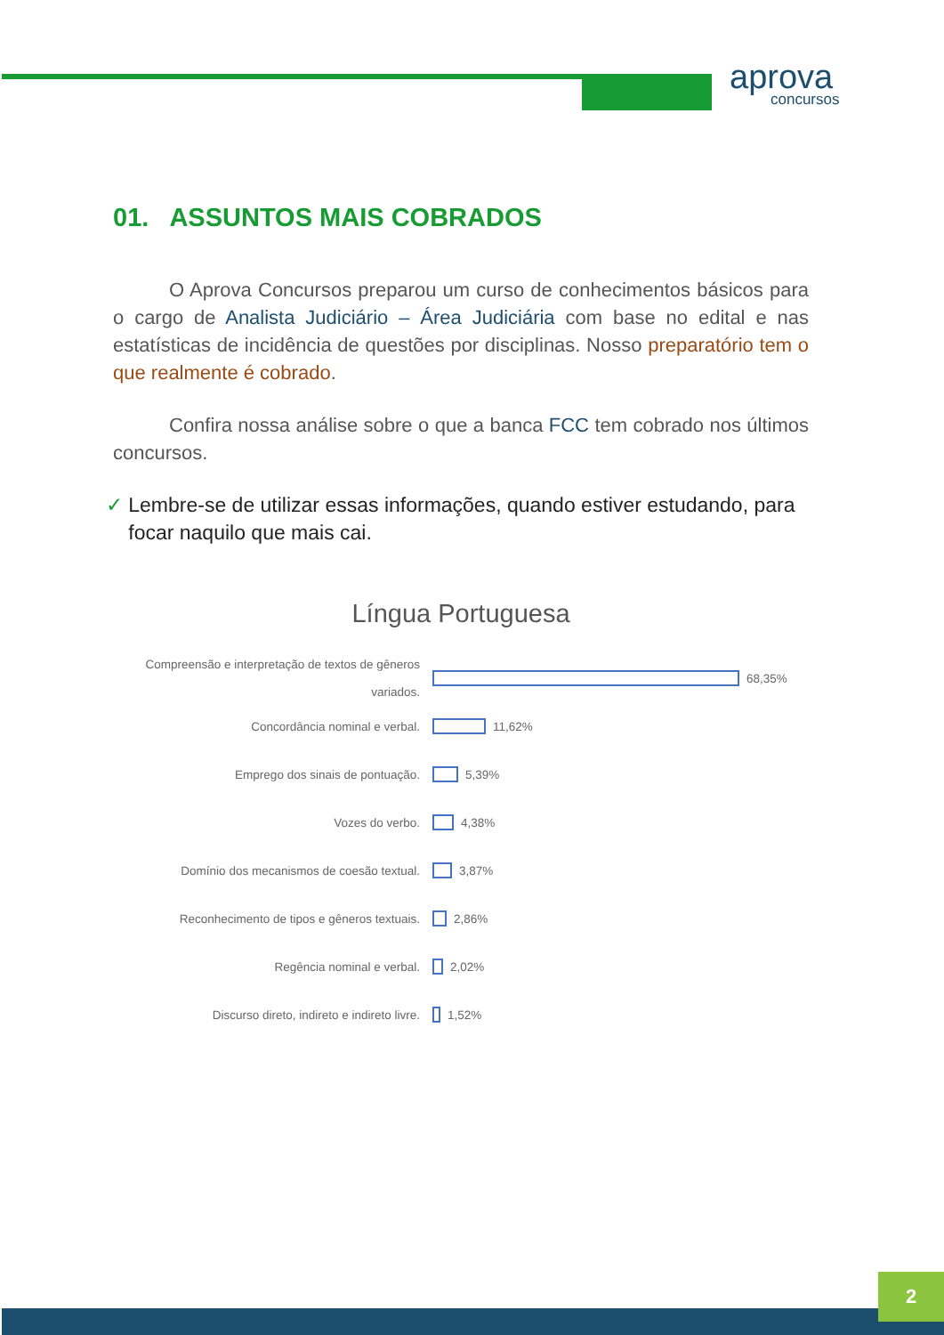aprova
concursos
01. ASSUNTOS MAIS COBRADOS
O Aprova Concursos preparou um curso de conhecimentos básicos para o cargo de Analista Judiciário – Área Judiciária com base no edital e nas estatísticas de incidência de questões por disciplinas. Nosso preparatório tem o que realmente é cobrado.
Confira nossa análise sobre o que a banca FCC tem cobrado nos últimos concursos.
✓ Lembre-se de utilizar essas informações, quando estiver estudando, para focar naquilo que mais cai.
Língua Portuguesa
Compreensão e interpretação de textos de gêneros variados.
68,35%
Concordância nominal e verbal.
11,62%
Emprego dos sinais de pontuação.
5,39%
Vozes do verbo.
4,38%
Domínio dos mecanismos de coesão textual.
3,87%
Reconhecimento de tipos e gêneros textuais.
2,86%
Regência nominal e verbal.
2,02%
Discurso direto, indireto e indireto livre.
1,52%
2